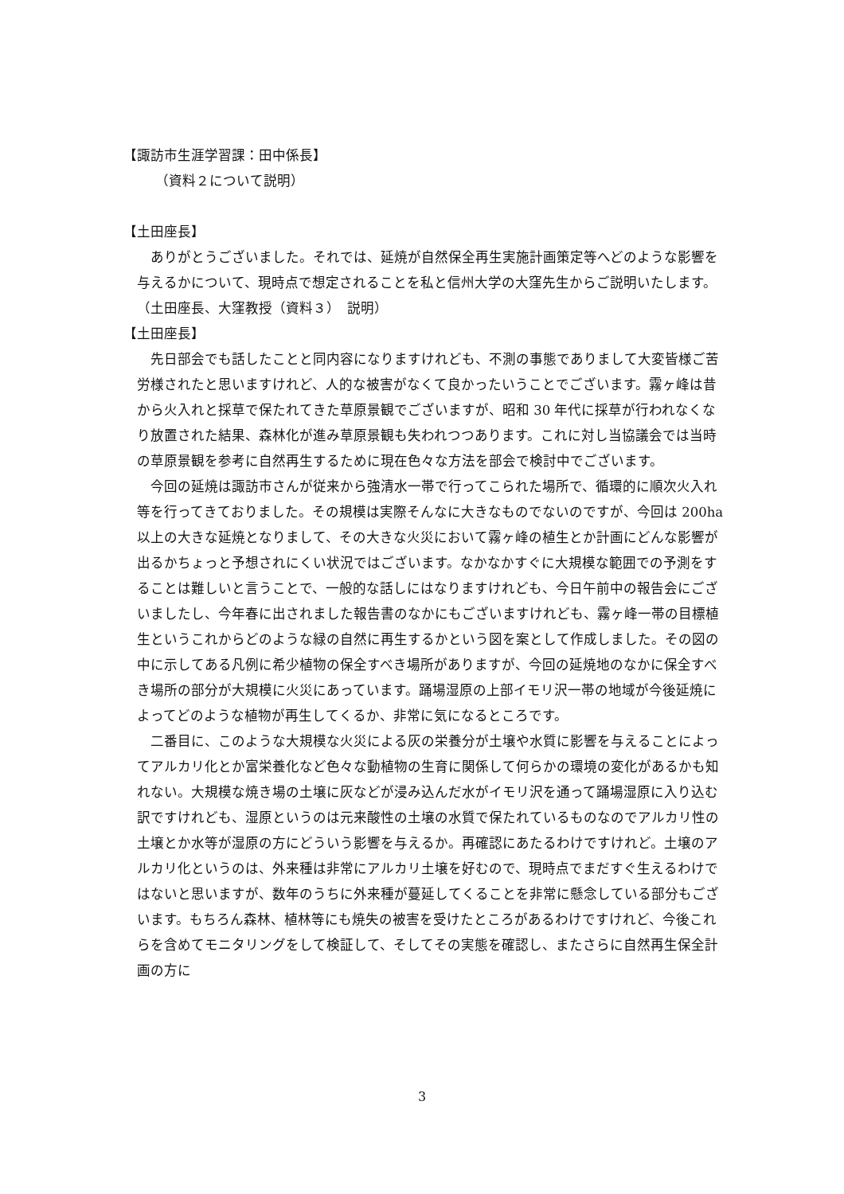【諏訪市生涯学習課：田中係長】
（資料２について説明）
【土田座長】
 ありがとうございました。それでは、延焼が自然保全再生実施計画策定等へどのような影響を与えるかについて、現時点で想定されることを私と信州大学の大窪先生からご説明いたします。
（土田座長、大窪教授（資料３）　説明）
【土田座長】
 先日部会でも話したことと同内容になりますけれども、不測の事態でありまして大変皆様ご苦労様されたと思いますけれど、人的な被害がなくて良かったいうことでございます。霧ヶ峰は昔から火入れと採草で保たれてきた草原景観でございますが、昭和 30 年代に採草が行われなくなり放置された結果、森林化が進み草原景観も失われつつあります。これに対し当協議会では当時の草原景観を参考に自然再生するために現在色々な方法を部会で検討中でございます。
 今回の延焼は諏訪市さんが従来から強清水一帯で行ってこられた場所で、循環的に順次火入れ等を行ってきておりました。その規模は実際そんなに大きなものでないのですが、今回は 200ha 以上の大きな延焼となりまして、その大きな火災において霧ヶ峰の植生とか計画にどんな影響が出るかちょっと予想されにくい状況ではございます。なかなかすぐに大規模な範囲での予測をすることは難しいと言うことで、一般的な話しにはなりますけれども、今日午前中の報告会にございましたし、今年春に出されました報告書のなかにもございますけれども、霧ヶ峰一帯の目標植生というこれからどのような緑の自然に再生するかという図を案として作成しました。その図の中に示してある凡例に希少植物の保全すべき場所がありますが、今回の延焼地のなかに保全すべき場所の部分が大規模に火災にあっています。踊場湿原の上部イモリ沢一帯の地域が今後延焼によってどのような植物が再生してくるか、非常に気になるところです。
 二番目に、このような大規模な火災による灰の栄養分が土壌や水質に影響を与えることによってアルカリ化とか富栄養化など色々な動植物の生育に関係して何らかの環境の変化があるかも知れない。大規模な焼き場の土壌に灰などが浸み込んだ水がイモリ沢を通って踊場湿原に入り込む訳ですけれども、湿原というのは元来酸性の土壌の水質で保たれているものなのでアルカリ性の土壌とか水等が湿原の方にどういう影響を与えるか。再確認にあたるわけですけれど。土壌のアルカリ化というのは、外来種は非常にアルカリ土壌を好むので、現時点でまだすぐ生えるわけではないと思いますが、数年のうちに外来種が蔓延してくることを非常に懸念している部分もございます。もちろん森林、植林等にも焼失の被害を受けたところがあるわけですけれど、今後これらを含めてモニタリングをして検証して、そしてその実態を確認し、またさらに自然再生保全計画の方に
3